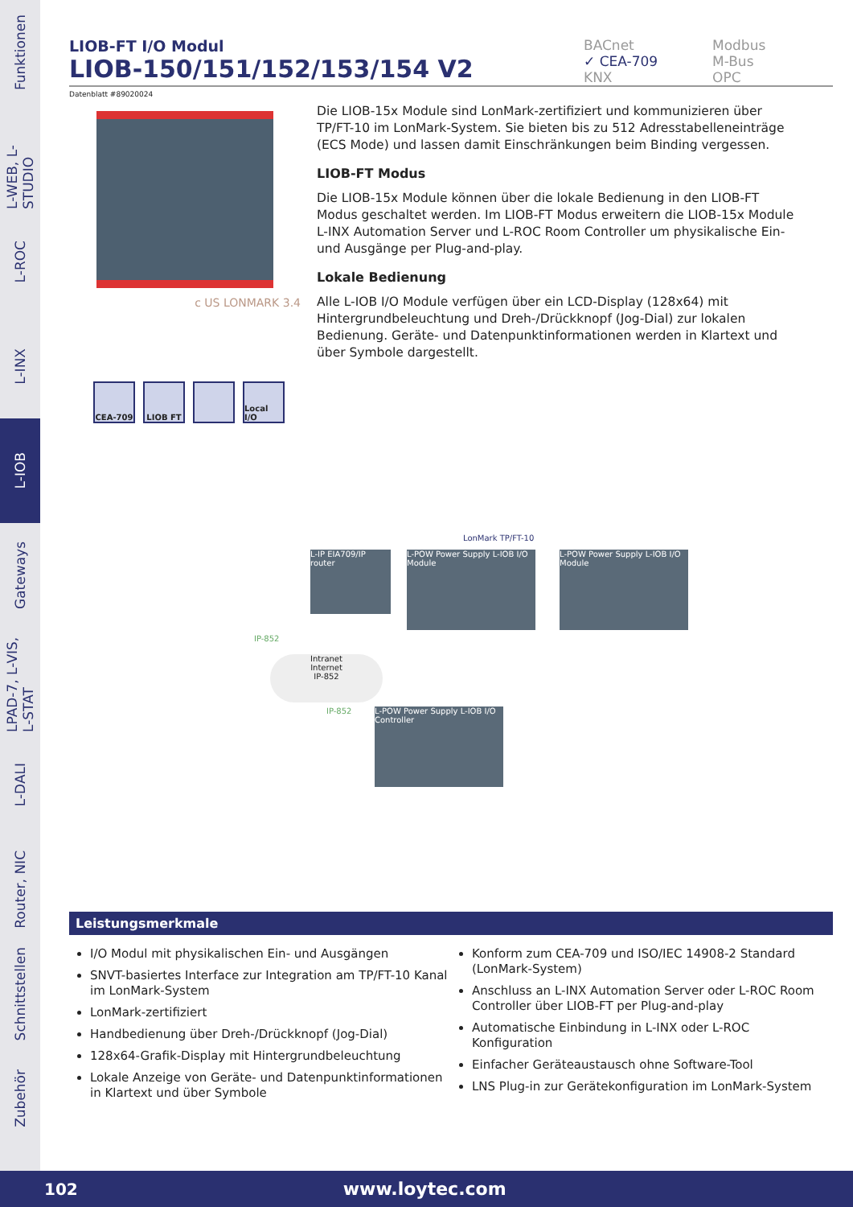Funktionen
L-WEB, L-STUDIO
L-ROC
L-INX
L-IOB
Gateways
LPAD-7, L-VIS, L-STAT
L-DALI
Router, NIC
Schnittstellen
Zubehör
LIOB-FT I/O Modul
LIOB-150/151/152/153/154 V2
BACnet
Modbus
✓ CEA-709
M-Bus
KNX
OPC
Datenblatt #89020024
c US LONMARK 3.4
CEA-709 LIOB FT Local I/O
Die LIOB-15x Module sind LonMark-zertifiziert und kommunizieren über TP/FT-10 im LonMark-System. Sie bieten bis zu 512 Adresstabelleneinträge (ECS Mode) und lassen damit Einschränkungen beim Binding vergessen.
LIOB-FT Modus
Die LIOB-15x Module können über die lokale Bedienung in den LIOB-FT Modus geschaltet werden. Im LIOB-FT Modus erweitern die LIOB-15x Module L-INX Automation Server und L-ROC Room Controller um physikalische Ein- und Ausgänge per Plug-and-play.
Lokale Bedienung
Alle L-IOB I/O Module verfügen über ein LCD-Display (128x64) mit Hintergrundbeleuchtung und Dreh-/Drückknopf (Jog-Dial) zur lokalen Bedienung. Geräte- und Datenpunktinformationen werden in Klartext und über Symbole dargestellt.
LonMark TP/FT-10
L-IP EIA709/IP router
L-POW Power Supply L-IOB I/O Module
L-POW Power Supply L-IOB I/O Module
IP-852
Intranet
Internet
IP-852
IP-852
L-POW Power Supply L-IOB I/O Controller
Leistungsmerkmale
I/O Modul mit physikalischen Ein- und Ausgängen
SNVT-basiertes Interface zur Integration am TP/FT-10 Kanal im LonMark-System
LonMark-zertifiziert
Handbedienung über Dreh-/Drückknopf (Jog-Dial)
128x64-Grafik-Display mit Hintergrundbeleuchtung
Lokale Anzeige von Geräte- und Datenpunktinformationen in Klartext und über Symbole
Konform zum CEA-709 und ISO/IEC 14908-2 Standard (LonMark-System)
Anschluss an L-INX Automation Server oder L-ROC Room Controller über LIOB-FT per Plug-and-play
Automatische Einbindung in L-INX oder L-ROC Konfiguration
Einfacher Geräteaustausch ohne Software-Tool
LNS Plug-in zur Gerätekonfiguration im LonMark-System
102 www.loytec.com